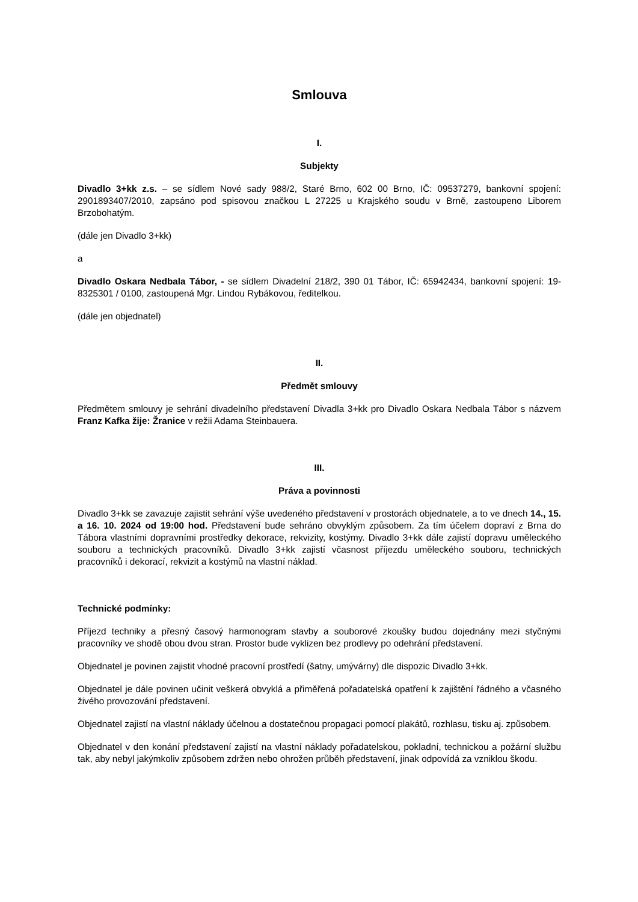Smlouva
I.
Subjekty
Divadlo 3+kk z.s. – se sídlem Nové sady 988/2, Staré Brno, 602 00 Brno, IČ: 09537279, bankovní spojení: 2901893407/2010, zapsáno pod spisovou značkou L 27225 u Krajského soudu v Brně, zastoupeno Liborem Brzobohatým.
(dále jen Divadlo 3+kk)
a
Divadlo Oskara Nedbala Tábor, - se sídlem Divadelní 218/2, 390 01 Tábor, IČ: 65942434, bankovní spojení: 19-8325301 / 0100, zastoupená Mgr. Lindou Rybákovou, ředitelkou.
(dále jen objednatel)
II.
Předmět smlouvy
Předmětem smlouvy je sehrání divadelního představení Divadla 3+kk pro Divadlo Oskara Nedbala Tábor s názvem Franz Kafka žije: Žranice v režii Adama Steinbauera.
III.
Práva a povinnosti
Divadlo 3+kk se zavazuje zajistit sehrání výše uvedeného představení v prostorách objednatele, a to ve dnech 14., 15. a 16. 10. 2024 od 19:00 hod. Představení bude sehráno obvyklým způsobem. Za tím účelem dopraví z Brna do Tábora vlastními dopravními prostředky dekorace, rekvizity, kostýmy. Divadlo 3+kk dále zajistí dopravu uměleckého souboru a technických pracovníků. Divadlo 3+kk zajistí včasnost příjezdu uměleckého souboru, technických pracovníků i dekorací, rekvizit a kostýmů na vlastní náklad.
Technické podmínky:
Příjezd techniky a přesný časový harmonogram stavby a souborové zkoušky budou dojednány mezi styčnými pracovníky ve shodě obou dvou stran. Prostor bude vyklizen bez prodlevy po odehrání představení.
Objednatel je povinen zajistit vhodné pracovní prostředí (šatny, umývárny) dle dispozic Divadlo 3+kk.
Objednatel je dále povinen učinit veškerá obvyklá a přiměřená pořadatelská opatření k zajištění řádného a včasného živého provozování představení.
Objednatel zajistí na vlastní náklady účelnou a dostatečnou propagaci pomocí plakátů, rozhlasu, tisku aj. způsobem.
Objednatel v den konání představení zajistí na vlastní náklady pořadatelskou, pokladní, technickou a požární službu tak, aby nebyl jakýmkoliv způsobem zdržen nebo ohrožen průběh představení, jinak odpovídá za vzniklou škodu.